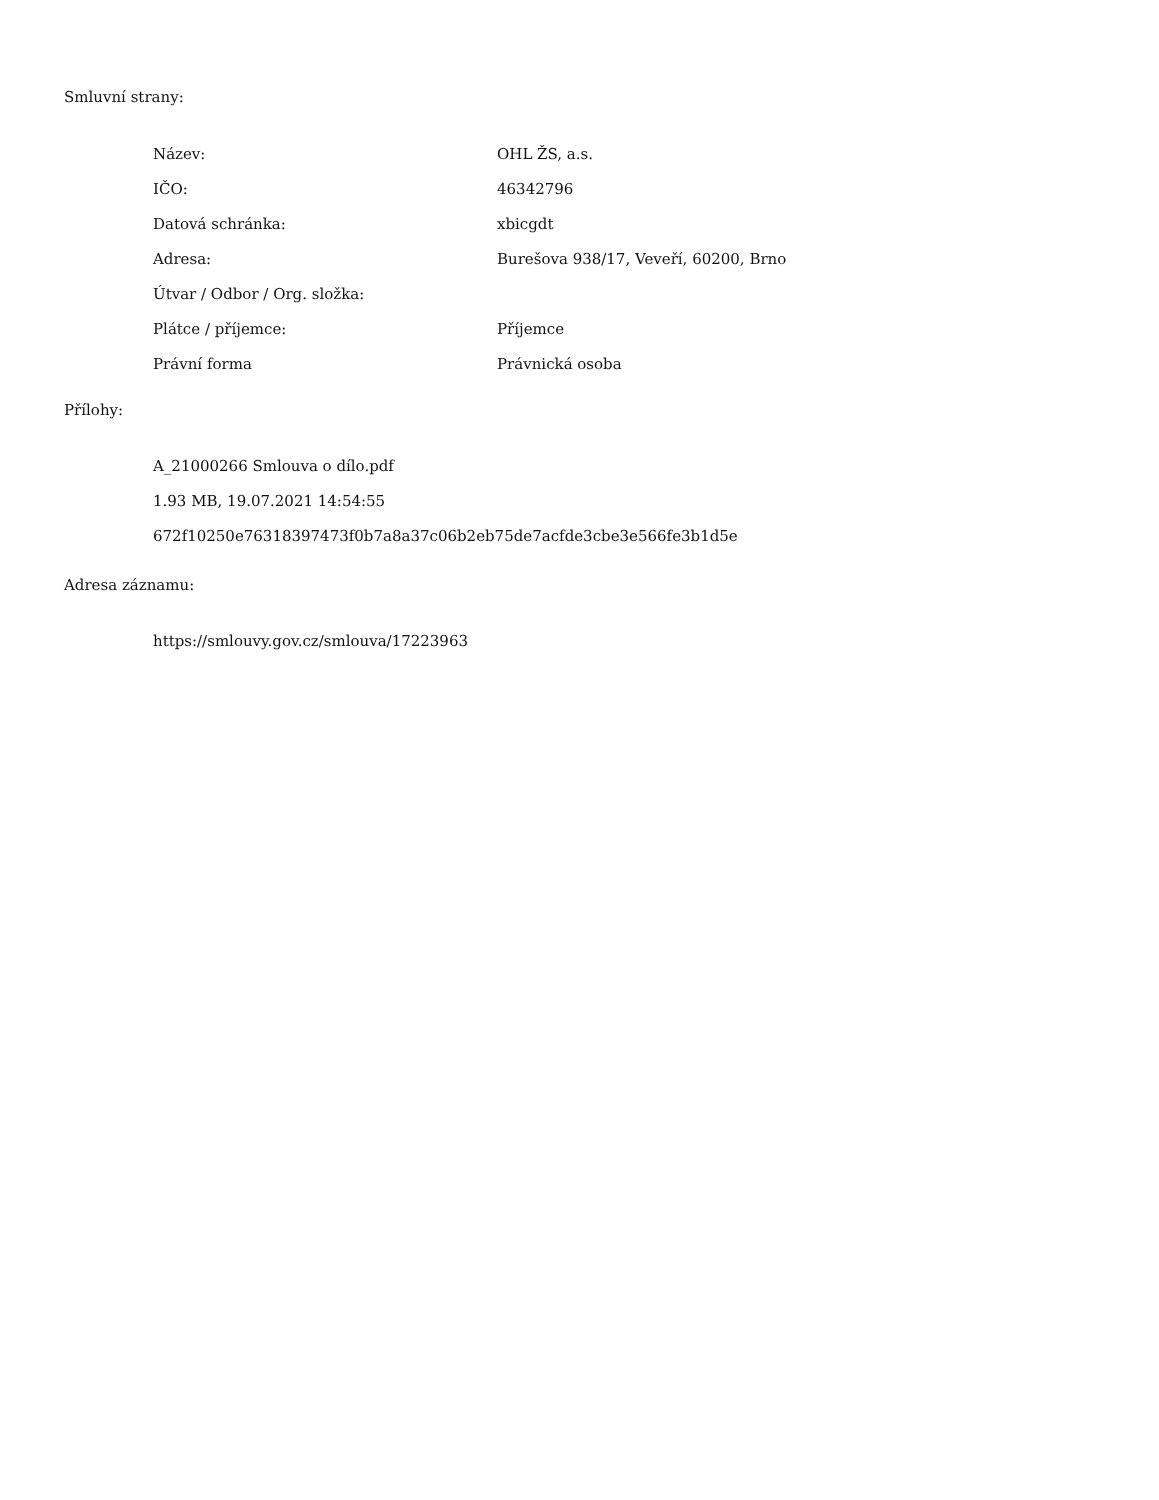Smluvní strany:
| Název: | OHL ŽS, a.s. |
| IČO: | 46342796 |
| Datová schránka: | xbicgdt |
| Adresa: | Burešova 938/17, Veveří, 60200, Brno |
| Útvar / Odbor / Org. složka: | |
| Plátce / příjemce: | Příjemce |
| Právní forma | Právnická osoba |
Přílohy:
A_21000266 Smlouva o dílo.pdf
1.93 MB, 19.07.2021 14:54:55
672f10250e76318397473f0b7a8a37c06b2eb75de7acfde3cbe3e566fe3b1d5e
Adresa záznamu:
https://smlouvy.gov.cz/smlouva/17223963